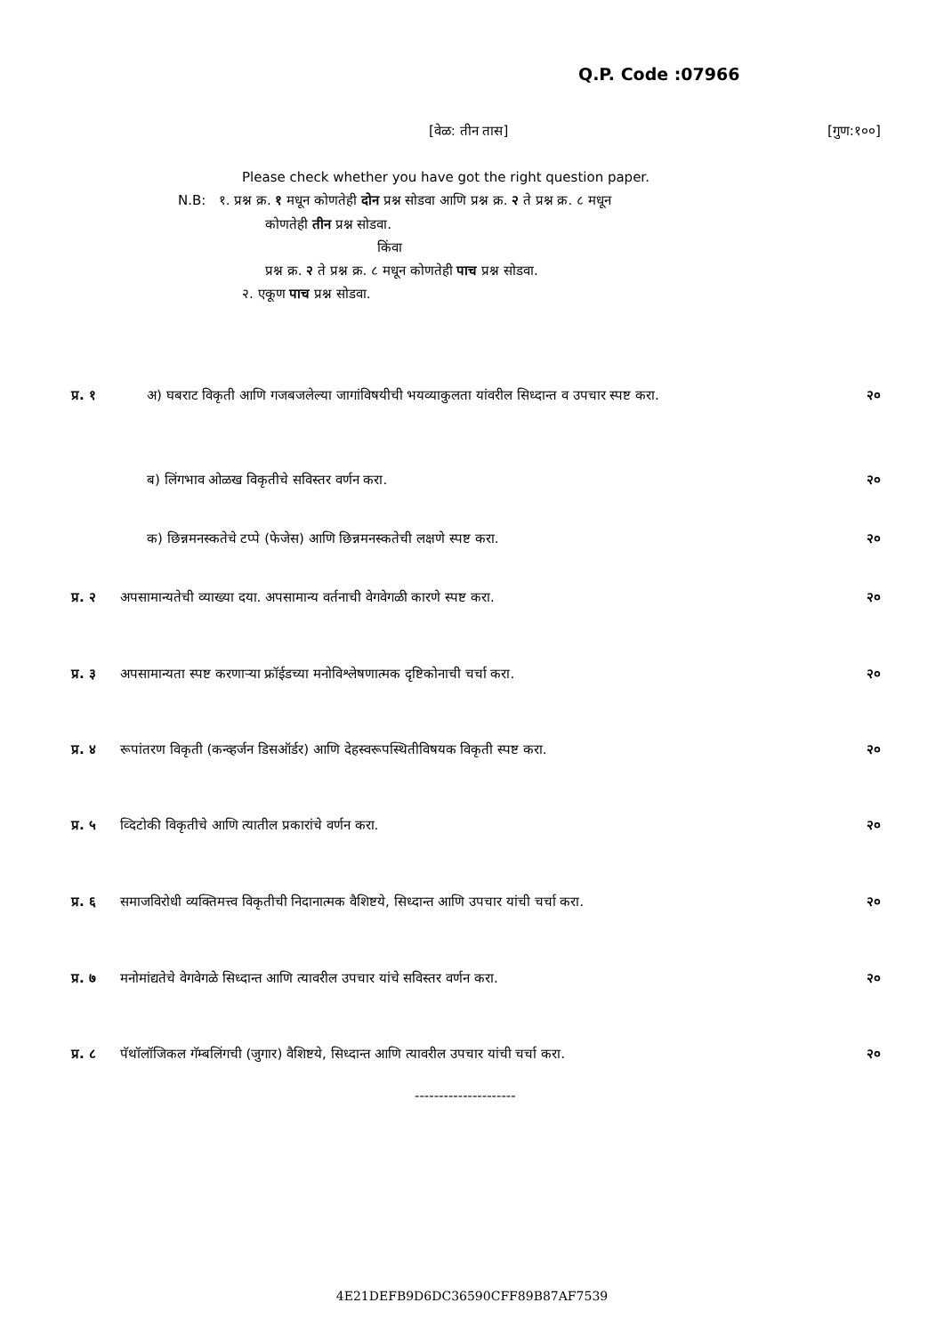Q.P. Code :07966
[वेळ: तीन तास] [गुण:१००]
Please check whether you have got the right question paper.
N.B: १. प्रश्न क्र. १ मधून कोणतेही दोन प्रश्न सोडवा आणि प्रश्न क्र. २ ते प्रश्न क्र. ८ मधून
कोणतेही तीन प्रश्न सोडवा.
किंवा
प्रश्न क्र. २ ते प्रश्न क्र. ८ मधून कोणतेही पाच प्रश्न सोडवा.
२. एकूण पाच प्रश्न सोडवा.
प्र. १ अ) घबराट विकृती आणि गजबजलेल्या जागांविषयीची भयव्याकुलता यांवरील सिध्दान्त व उपचार स्पष्ट करा. २०
ब) लिंगभाव ओळख विकृतीचे सविस्तर वर्णन करा. २०
क) छिन्नमनस्कतेचे टप्पे (फेजेस) आणि छिन्नमनस्कतेची लक्षणे स्पष्ट करा. २०
प्र. २ अपसामान्यतेची व्याख्या दया. अपसामान्य वर्तनाची वेगवेगळी कारणे स्पष्ट करा. २०
प्र. ३ अपसामान्यता स्पष्ट करणाऱ्या फ्रॉईडच्या मनोविश्लेषणात्मक दृष्टिकोनाची चर्चा करा. २०
प्र. ४ रूपांतरण विकृती (कन्व्हर्जन डिसऑर्डर) आणि देहस्वरूपस्थितीविषयक विकृती स्पष्ट करा. २०
प्र. ५ व्दिटोकी विकृतीचे आणि त्यातील प्रकारांचे वर्णन करा. २०
प्र. ६ समाजविरोधी व्यक्तिमत्त्व विकृतीची निदानात्मक वैशिष्टये, सिध्दान्त आणि उपचार यांची चर्चा करा. २०
प्र. ७ मनोमांद्यतेचे वेगवेगळे सिध्दान्त आणि त्यावरील उपचार यांचे सविस्तर वर्णन करा. २०
प्र. ८ पॅथॉलॉजिकल गॅम्बलिंगची (जुगार) वैशिष्टये, सिध्दान्त आणि त्यावरील उपचार यांची चर्चा करा. २०
---------------------
4E21DEFB9D6DC36590CFF89B87AF7539